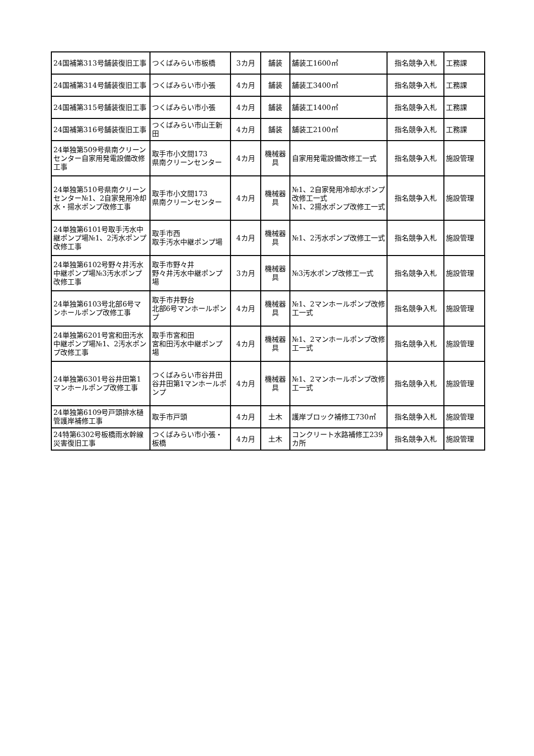| 24国補第313号舗装復旧工事 | つくばみらい市板橋 | 3カ月 | 舗装 | 舗装工1600㎡ | 指名競争入札 | 工務課 |
| 24国補第314号舗装復旧工事 | つくばみらい市小張 | 4カ月 | 舗装 | 舗装工3400㎡ | 指名競争入札 | 工務課 |
| 24国補第315号舗装復旧工事 | つくばみらい市小張 | 4カ月 | 舗装 | 舗装工1400㎡ | 指名競争入札 | 工務課 |
| 24国補第316号舗装復旧工事 | つくばみらい市山王新田 | 4カ月 | 舗装 | 舗装工2100㎡ | 指名競争入札 | 工務課 |
| 24単独第509号県南クリーンセンター自家用発電設備改修工事 | 取手市小文間173 県南クリーンセンター | 4カ月 | 機械器具 | 自家用発電設備改修工一式 | 指名競争入札 | 施設管理 |
| 24単独第510号県南クリーンセンター№1、2自家発用冷却水・揚水ポンプ改修工事 | 取手市小文間173 県南クリーンセンター | 4カ月 | 機械器具 | №1、2自家発用冷却水ポンプ改修工一式 №1、2揚水ポンプ改修工一式 | 指名競争入札 | 施設管理 |
| 24単独第6101号取手汚水中継ポンプ場№1、2汚水ポンプ改修工事 | 取手市西 取手汚水中継ポンプ場 | 4カ月 | 機械器具 | №1、2汚水ポンプ改修工一式 | 指名競争入札 | 施設管理 |
| 24単独第6102号野々井汚水中継ポンプ場№3汚水ポンプ改修工事 | 取手市野々井 野々井汚水中継ポンプ場 | 3カ月 | 機械器具 | №3汚水ポンプ改修工一式 | 指名競争入札 | 施設管理 |
| 24単独第6103号北部6号マンホールポンプ改修工事 | 取手市井野台 北部6号マンホールポンプ | 4カ月 | 機械器具 | №1、2マンホールポンプ改修工一式 | 指名競争入札 | 施設管理 |
| 24単独第6201号宮和田汚水中継ポンプ場№1、2汚水ポンプ改修工事 | 取手市宮和田 宮和田汚水中継ポンプ場 | 4カ月 | 機械器具 | №1、2マンホールポンプ改修工一式 | 指名競争入札 | 施設管理 |
| 24単独第6301号谷井田第1マンホールポンプ改修工事 | つくばみらい市谷井田 谷井田第1マンホールポンプ | 4カ月 | 機械器具 | №1、2マンホールポンプ改修工一式 | 指名競争入札 | 施設管理 |
| 24単独第6109号戸頭排水樋管護岸補修工事 | 取手市戸頭 | 4カ月 | 土木 | 護岸ブロック補修工730㎡ | 指名競争入札 | 施設管理 |
| 24特第6302号板橋雨水幹線災害復旧工事 | つくばみらい市小張・板橋 | 4カ月 | 土木 | コンクリート水路補修工239カ所 | 指名競争入札 | 施設管理 |